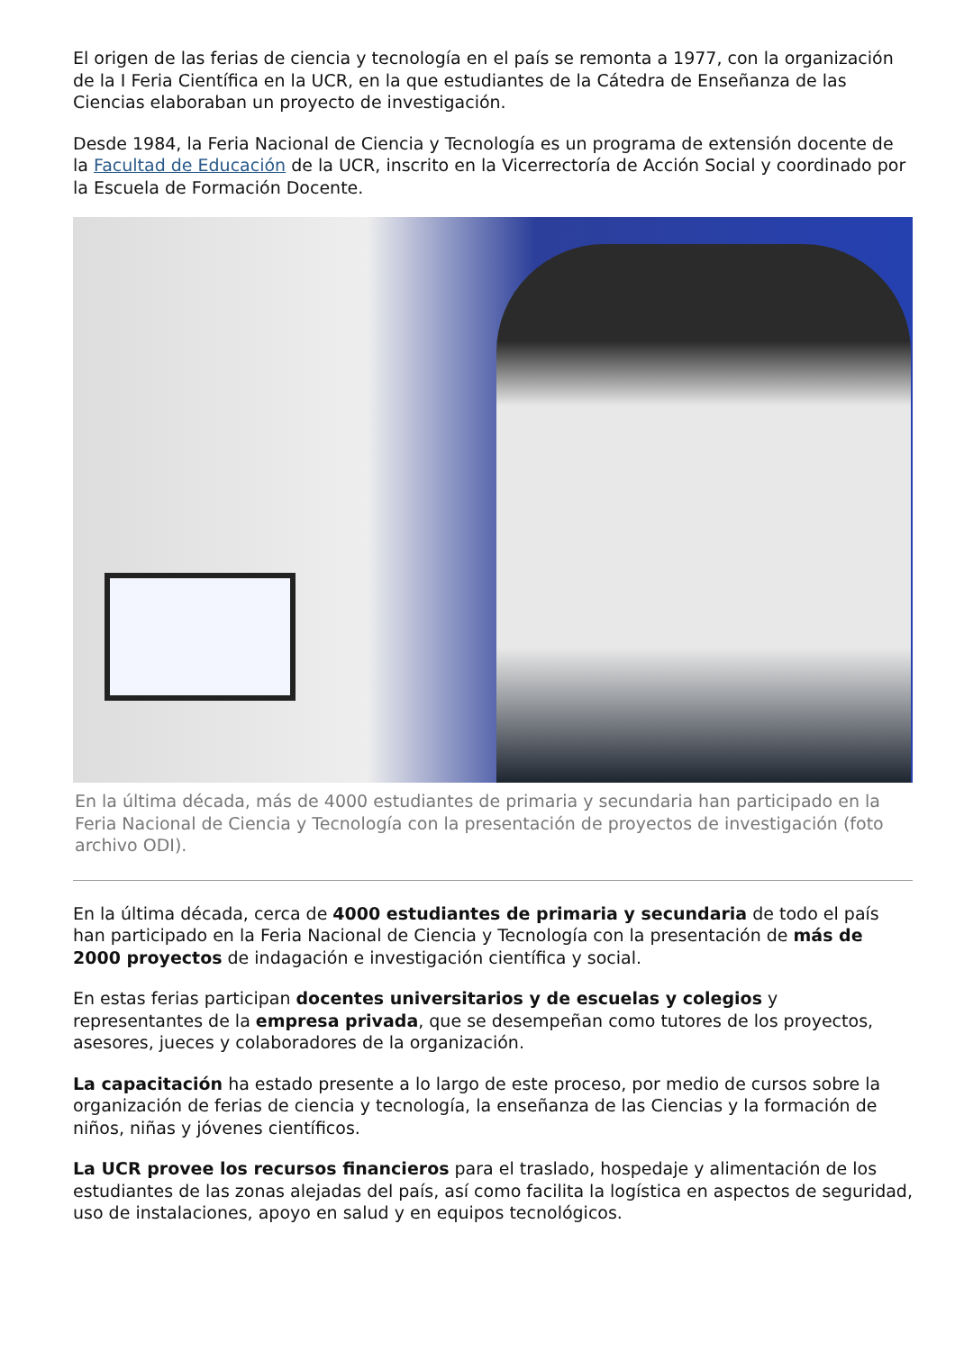El origen de las ferias de ciencia y tecnología en el país se remonta a 1977, con la organización de la I Feria Científica en la UCR, en la que estudiantes de la Cátedra de Enseñanza de las Ciencias elaboraban un proyecto de investigación.
Desde 1984, la Feria Nacional de Ciencia y Tecnología es un programa de extensión docente de la Facultad de Educación de la UCR, inscrito en la Vicerrectoría de Acción Social y coordinado por la Escuela de Formación Docente.
En la última década, más de 4000 estudiantes de primaria y secundaria han participado en la Feria Nacional de Ciencia y Tecnología con la presentación de proyectos de investigación (foto archivo ODI).
En la última década, cerca de 4000 estudiantes de primaria y secundaria de todo el país han participado en la Feria Nacional de Ciencia y Tecnología con la presentación de más de 2000 proyectos de indagación e investigación científica y social.
En estas ferias participan docentes universitarios y de escuelas y colegios y representantes de la empresa privada, que se desempeñan como tutores de los proyectos, asesores, jueces y colaboradores de la organización.
La capacitación ha estado presente a lo largo de este proceso, por medio de cursos sobre la organización de ferias de ciencia y tecnología, la enseñanza de las Ciencias y la formación de niños, niñas y jóvenes científicos.
La UCR provee los recursos financieros para el traslado, hospedaje y alimentación de los estudiantes de las zonas alejadas del país, así como facilita la logística en aspectos de seguridad, uso de instalaciones, apoyo en salud y en equipos tecnológicos.